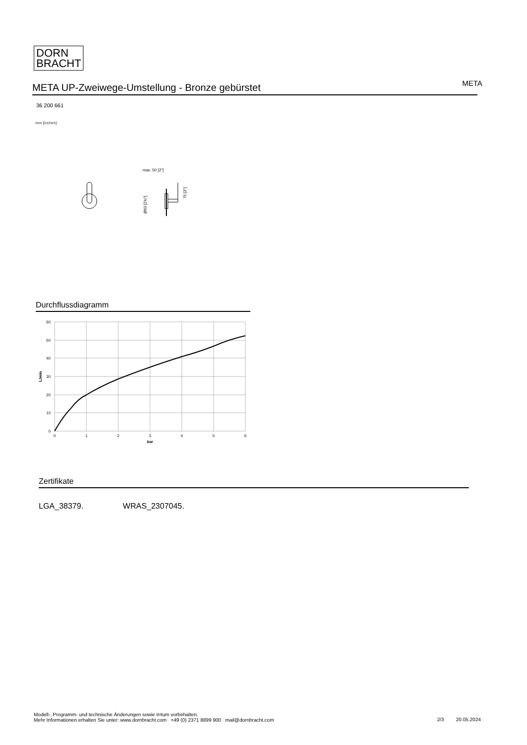DORN
BRACHT
META UP-Zweiwege-Umstellung - Bronze gebürstet
META
36 200 661
mm [inches]
max. 50 [2"]
75 [3"]
Ø60 [2⅜"]
Durchflussdiagramm
60
50
40
30
20
10
0
0
1
2
3
4
5
6
bar
L/min
Zertifikate
LGA_38379. WRAS_2307045.
Modell-, Programm- und technische Änderungen sowie Irrtum vorbehalten.
Mehr Informationen erhalten Sie unter: www.dornbracht.com +49 (0) 2371 8899 900 mail@dornbracht.com
2/3 20.05.2024